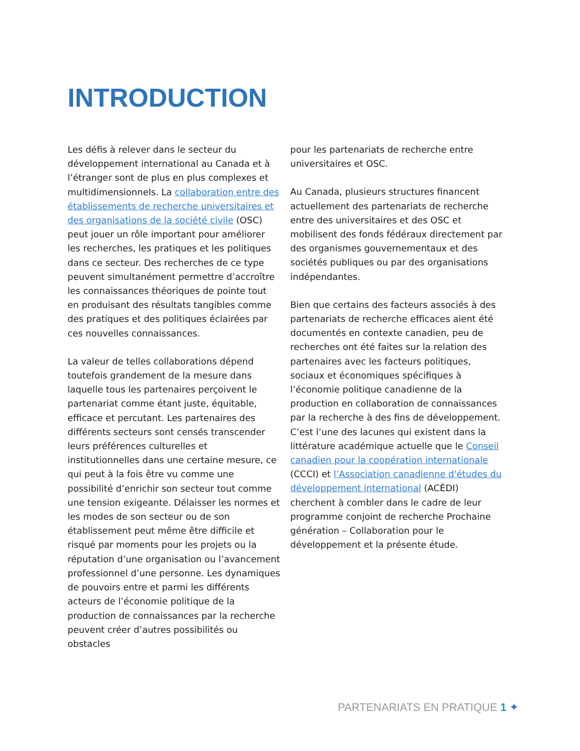INTRODUCTION
Les défis à relever dans le secteur du développement international au Canada et à l’étranger sont de plus en plus complexes et multidimensionnels. La collaboration entre des établissements de recherche universitaires et des organisations de la société civile (OSC) peut jouer un rôle important pour améliorer les recherches, les pratiques et les politiques dans ce secteur. Des recherches de ce type peuvent simultanément permettre d’accroître les connaissances théoriques de pointe tout en produisant des résultats tangibles comme des pratiques et des politiques éclairées par ces nouvelles connaissances.
La valeur de telles collaborations dépend toutefois grandement de la mesure dans laquelle tous les partenaires perçoivent le partenariat comme étant juste, équitable, efficace et percutant. Les partenaires des différents secteurs sont censés transcender leurs préférences culturelles et institutionnelles dans une certaine mesure, ce qui peut à la fois être vu comme une possibilité d’enrichir son secteur tout comme une tension exigeante. Délaisser les normes et les modes de son secteur ou de son établissement peut même être difficile et risqué par moments pour les projets ou la réputation d’une organisation ou l’avancement professionnel d’une personne. Les dynamiques de pouvoirs entre et parmi les différents acteurs de l’économie politique de la production de connaissances par la recherche peuvent créer d’autres possibilités ou obstacles
pour les partenariats de recherche entre universitaires et OSC.
Au Canada, plusieurs structures financent actuellement des partenariats de recherche entre des universitaires et des OSC et mobilisent des fonds fédéraux directement par des organismes gouvernementaux et des sociétés publiques ou par des organisations indépendantes.
Bien que certains des facteurs associés à des partenariats de recherche efficaces aient été documentés en contexte canadien, peu de recherches ont été faites sur la relation des partenaires avec les facteurs politiques, sociaux et économiques spécifiques à l’économie politique canadienne de la production en collaboration de connaissances par la recherche à des fins de développement. C’est l’une des lacunes qui existent dans la littérature académique actuelle que le Conseil canadien pour la coopération internationale (CCCI) et l’Association canadienne d'études du développement international (ACÉDI) cherchent à combler dans le cadre de leur programme conjoint de recherche Prochaine génération – Collaboration pour le développement et la présente étude.
PARTENARIATS EN PRATIQUE 1 ✦